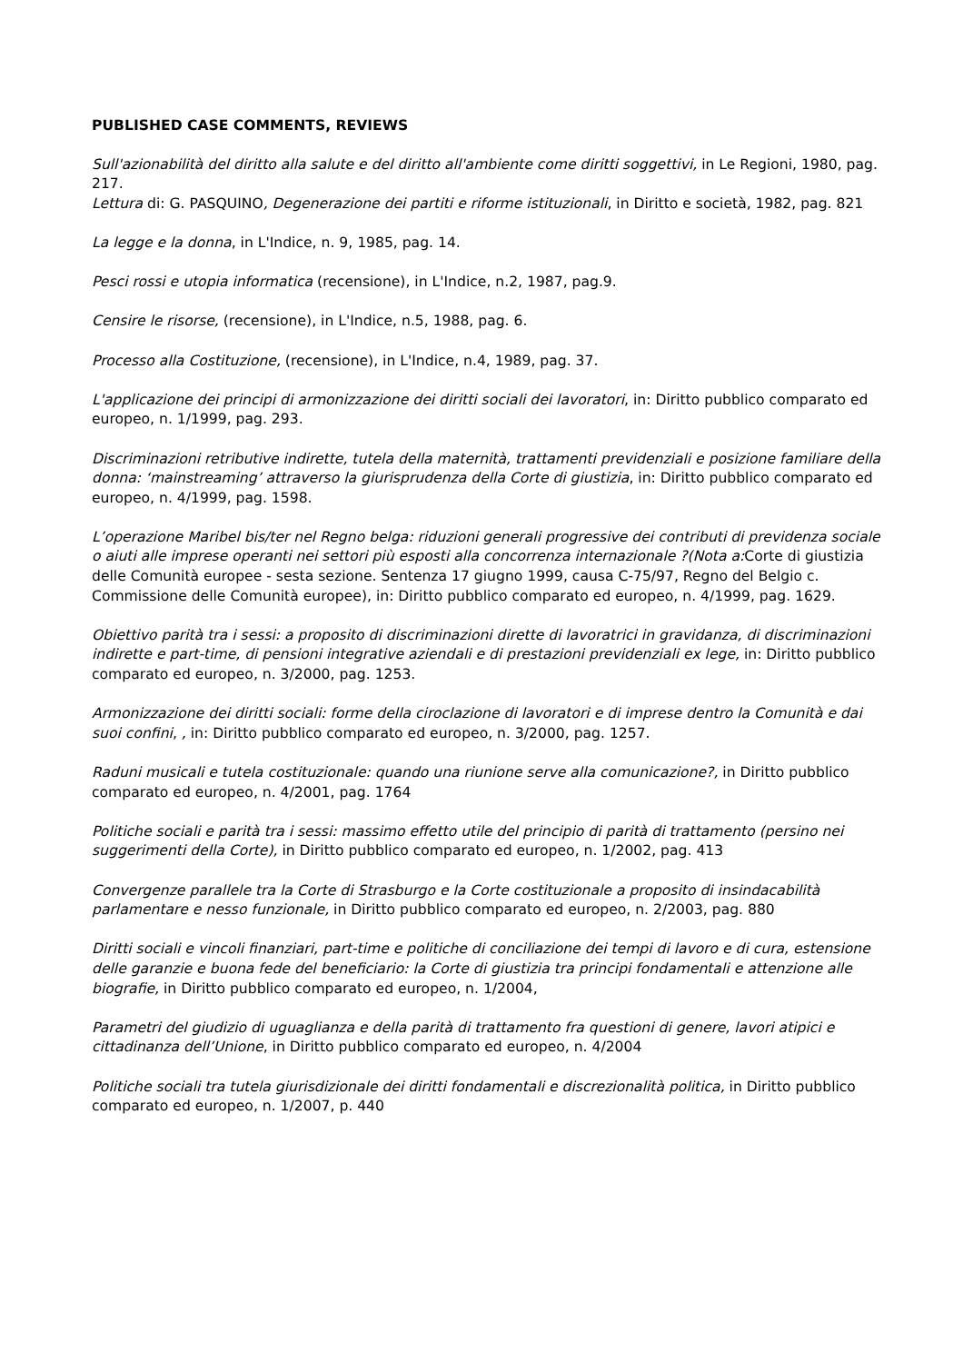PUBLISHED CASE COMMENTS, REVIEWS
Sull'azionabilità del diritto alla salute e del diritto all'ambiente come diritti soggettivi, in Le Regioni, 1980, pag. 217.
Lettura di: G. PASQUINO, Degenerazione dei partiti e riforme istituzionali, in Diritto e società, 1982, pag. 821
La legge e la donna, in L'Indice, n. 9, 1985, pag. 14.
Pesci rossi e utopia informatica (recensione), in L'Indice, n.2, 1987, pag.9.
Censire le risorse, (recensione), in L'Indice, n.5, 1988, pag. 6.
Processo alla Costituzione, (recensione), in L'Indice, n.4, 1989, pag. 37.
L'applicazione dei principi di armonizzazione dei diritti sociali dei lavoratori, in: Diritto pubblico comparato ed europeo, n. 1/1999, pag. 293.
Discriminazioni retributive indirette, tutela della maternità, trattamenti previdenziali e posizione familiare della donna: ‘mainstreaming’ attraverso la giurisprudenza della Corte di giustizia, in: Diritto pubblico comparato ed europeo, n. 4/1999, pag. 1598.
L’operazione Maribel bis/ter nel Regno belga: riduzioni generali progressive dei contributi di previdenza sociale o aiuti alle imprese operanti nei settori più esposti alla concorrenza internazionale ?(Nota a: Corte di giustizia delle Comunità europee - sesta sezione. Sentenza 17 giugno 1999, causa C-75/97, Regno del Belgio c. Commissione delle Comunità europee), in: Diritto pubblico comparato ed europeo, n. 4/1999, pag. 1629.
Obiettivo parità tra i sessi: a proposito di discriminazioni dirette di lavoratrici in gravidanza, di discriminazioni indirette e part-time, di pensioni integrative aziendali e di prestazioni previdenziali ex lege, in: Diritto pubblico comparato ed europeo, n. 3/2000, pag. 1253.
Armonizzazione dei diritti sociali: forme della ciroclazione di lavoratori e di imprese dentro la Comunità e dai suoi confini, , in: Diritto pubblico comparato ed europeo, n. 3/2000, pag. 1257.
Raduni musicali e tutela costituzionale: quando una riunione serve alla comunicazione?, in Diritto pubblico comparato ed europeo, n. 4/2001, pag. 1764
Politiche sociali e parità tra i sessi: massimo effetto utile del principio di parità di trattamento (persino nei suggerimenti della Corte), in Diritto pubblico comparato ed europeo, n. 1/2002, pag. 413
Convergenze parallele tra la Corte di Strasburgo e la Corte costituzionale a proposito di insindacabilità parlamentare e nesso funzionale, in Diritto pubblico comparato ed europeo, n. 2/2003, pag. 880
Diritti sociali e vincoli finanziari, part-time e politiche di conciliazione dei tempi di lavoro e di cura, estensione delle garanzie e buona fede del beneficiario: la Corte di giustizia tra principi fondamentali e attenzione alle biografie, in Diritto pubblico comparato ed europeo, n. 1/2004,
Parametri del giudizio di uguaglianza e della parità di trattamento fra questioni di genere, lavori atipici e cittadinanza dell’Unione, in Diritto pubblico comparato ed europeo, n. 4/2004
Politiche sociali tra tutela giurisdizionale dei diritti fondamentali e discrezionalità politica, in Diritto pubblico comparato ed europeo, n. 1/2007, p. 440